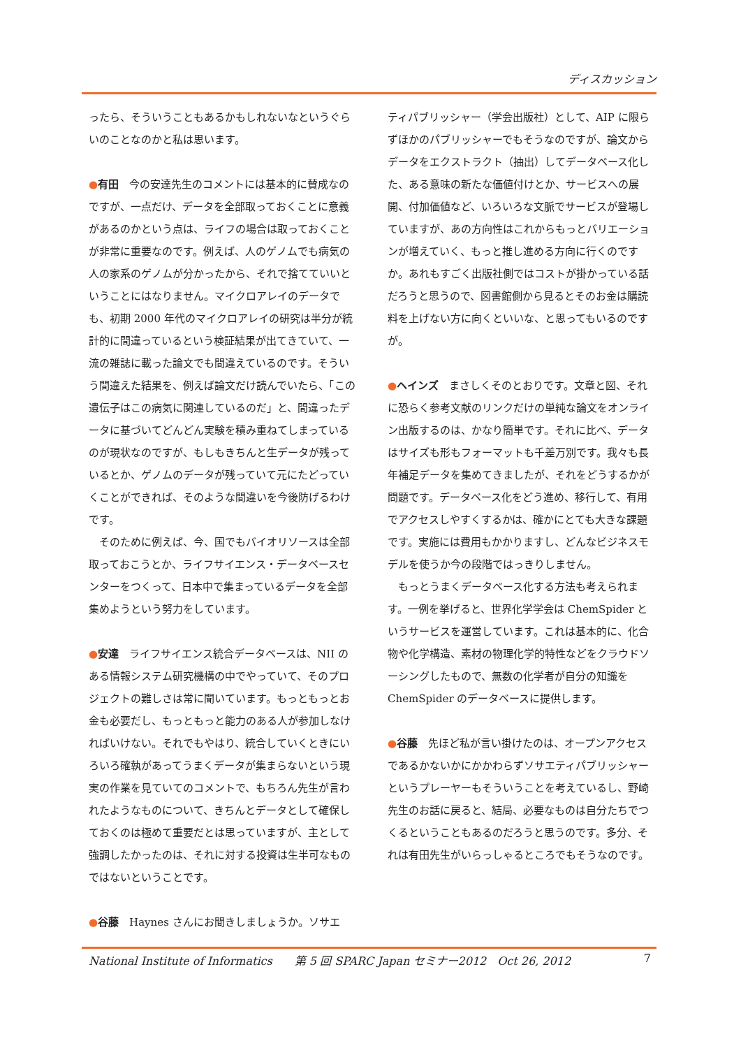ディスカッション
ったら、そういうこともあるかもしれないなというぐらいのことなのかと私は思います。
●有田　今の安達先生のコメントには基本的に賛成なのですが、一点だけ、データを全部取っておくことに意義があるのかという点は、ライフの場合は取っておくことが非常に重要なのです。例えば、人のゲノムでも病気の人の家系のゲノムが分かったから、それで捨てていいということにはなりません。マイクロアレイのデータでも、初期 2000 年代のマイクロアレイの研究は半分が統計的に間違っているという検証結果が出てきていて、一流の雑誌に載った論文でも間違えているのです。そういう間違えた結果を、例えば論文だけ読んでいたら、「この遺伝子はこの病気に関連しているのだ」と、間違ったデータに基づいてどんどん実験を積み重ねてしまっているのが現状なのですが、もしもきちんと生データが残っているとか、ゲノムのデータが残っていて元にたどっていくことができれば、そのような間違いを今後防げるわけです。
　そのために例えば、今、国でもバイオリソースは全部取っておこうとか、ライフサイエンス・データベースセンターをつくって、日本中で集まっているデータを全部集めようという努力をしています。
●安達　ライフサイエンス統合データベースは、NII のある情報システム研究機構の中でやっていて、そのプロジェクトの難しさは常に聞いています。もっともっとお金も必要だし、もっともっと能力のある人が参加しなければいけない。それでもやはり、統合していくときにいろいろ確執があってうまくデータが集まらないという現実の作業を見ていてのコメントで、もちろん先生が言われたようなものについて、きちんとデータとして確保しておくのは極めて重要だとは思っていますが、主として強調したかったのは、それに対する投資は生半可なものではないということです。
●谷藤　Haynes さんにお聞きしましょうか。ソサエ
ティパブリッシャー（学会出版社）として、AIP に限らずほかのパブリッシャーでもそうなのですが、論文からデータをエクストラクト（抽出）してデータベース化した、ある意味の新たな価値付けとか、サービスへの展開、付加価値など、いろいろな文脈でサービスが登場していますが、あの方向性はこれからもっとバリエーションが増えていく、もっと推し進める方向に行くのですか。あれもすごく出版社側ではコストが掛かっている話だろうと思うので、図書館側から見るとそのお金は購読料を上げない方に向くといいな、と思ってもいるのですが。
●ヘインズ　まさしくそのとおりです。文章と図、それに恐らく参考文献のリンクだけの単純な論文をオンライン出版するのは、かなり簡単です。それに比べ、データはサイズも形もフォーマットも千差万別です。我々も長年補足データを集めてきましたが、それをどうするかが問題です。データベース化をどう進め、移行して、有用でアクセスしやすくするかは、確かにとても大きな課題です。実施には費用もかかりますし、どんなビジネスモデルを使うか今の段階ではっきりしません。
　もっとうまくデータベース化する方法も考えられます。一例を挙げると、世界化学学会は ChemSpider というサービスを運営しています。これは基本的に、化合物や化学構造、素材の物理化学的特性などをクラウドソーシングしたもので、無数の化学者が自分の知識を ChemSpider のデータベースに提供します。
●谷藤　先ほど私が言い掛けたのは、オープンアクセスであるかないかにかかわらずソサエティパブリッシャーというプレーヤーもそういうことを考えているし、野崎先生のお話に戻ると、結局、必要なものは自分たちでつくるということもあるのだろうと思うのです。多分、それは有田先生がいらっしゃるところでもそうなのです。
National Institute of Informatics　　第 5 回 SPARC Japan セミナー2012　Oct 26, 2012 7